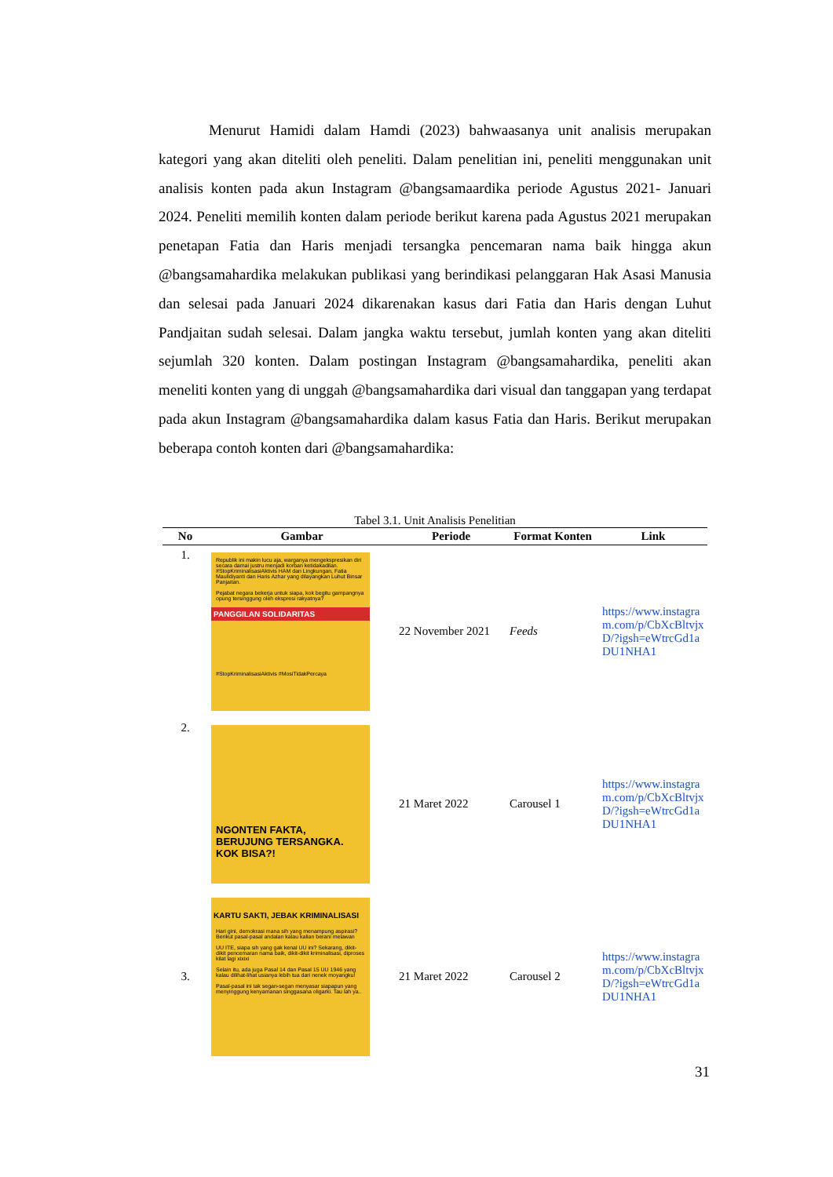Menurut Hamidi dalam Hamdi (2023) bahwaasanya unit analisis merupakan kategori yang akan diteliti oleh peneliti. Dalam penelitian ini, peneliti menggunakan unit analisis konten pada akun Instagram @bangsamaardika periode Agustus 2021- Januari 2024. Peneliti memilih konten dalam periode berikut karena pada Agustus 2021 merupakan penetapan Fatia dan Haris menjadi tersangka pencemaran nama baik hingga akun @bangsamahardika melakukan publikasi yang berindikasi pelanggaran Hak Asasi Manusia dan selesai pada Januari 2024 dikarenakan kasus dari Fatia dan Haris dengan Luhut Pandjaitan sudah selesai. Dalam jangka waktu tersebut, jumlah konten yang akan diteliti sejumlah 320 konten. Dalam postingan Instagram @bangsamahardika, peneliti akan meneliti konten yang di unggah @bangsamahardika dari visual dan tanggapan yang terdapat pada akun Instagram @bangsamahardika dalam kasus Fatia dan Haris. Berikut merupakan beberapa contoh konten dari @bangsamahardika:
Tabel 3.1. Unit Analisis Penelitian
| No | Gambar | Periode | Format Konten | Link |
| --- | --- | --- | --- | --- |
| 1. | Republik ini makin lucu aja, warganya mengekspresikan diri secara damai justru menjadi korban ketidakadilan. #StopKriminalisasiAktivis HAM dan Lingkungan, Fatia Maulidiyanti dan Haris Azhar yang dilayangkan Luhut Binsar Panjaitan. Pejabat negara bekerja untuk siapa, kok begitu gampangnya opung tersinggung oleh ekspresi rakyatnya? PANGGILAN SOLIDARITAS #StopKriminalisasiAktivis #MosiTidakPercaya | 22 November 2021 | Feeds | https://www.instagram.com/p/CbXcBltvjxD/?igsh=eWtrcGd1aDU1NHA1 |
| 2. | NGONTEN FAKTA, BERUJUNG TERSANGKA. KOK BISA?! | 21 Maret 2022 | Carousel 1 | https://www.instagram.com/p/CbXcBltvjxD/?igsh=eWtrcGd1aDU1NHA1 |
| 3. | KARTU SAKTI, JEBAK KRIMINALISASI Hari gini, demokrasi mana sih yang menampung aspirasi? Berikut pasal-pasal andalan kalau kalian berani melawan UU ITE, siapa sih yang gak kenal UU ini? Sekarang, dikit-dikit pencemaran nama baik, dikit-dikit kriminalisasi, diproses kilat lagi xixixi Selain itu, ada juga Pasal 14 dan Pasal 15 UU 1946 yang kalau dilihat-lihat usianya lebih tua dari nenek moyangku! Pasal-pasal ini tak segan-segan menyasar siapapun yang menyinggung kenyamanan singgasana oligarki. Tau lah ya.. | 21 Maret 2022 | Carousel 2 | https://www.instagram.com/p/CbXcBltvjxD/?igsh=eWtrcGd1aDU1NHA1 |
31